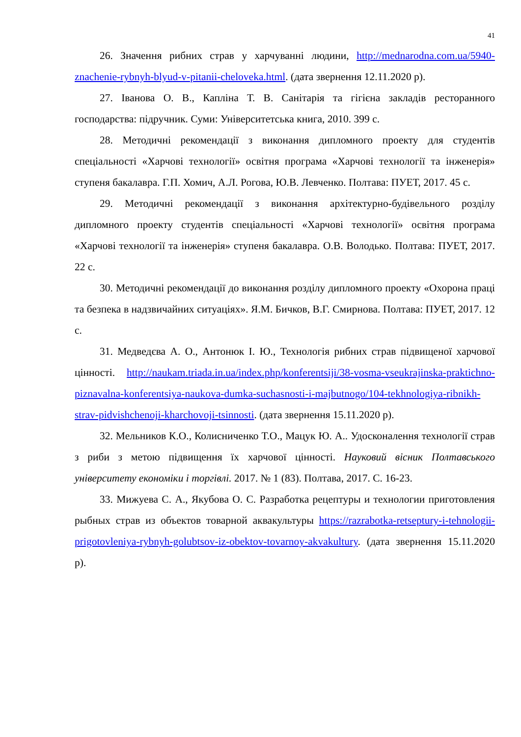41
26. Значення рибних страв у харчуванні людини, http://mednarodna.com.ua/5940-znachenie-rybnyh-blyud-v-pitanii-cheloveka.html. (дата звернення 12.11.2020 р).
27. Іванова О. В., Капліна Т. В. Санітарія та гігієна закладів ресторанного господарства: підручник. Суми: Університетська книга, 2010. 399 с.
28. Методичні рекомендації з виконання дипломного проекту для студентів спеціальності «Харчові технології» освітня програма «Харчові технології та інженерія» ступеня бакалавра. Г.П. Хомич, А.Л. Рогова, Ю.В. Левченко. Полтава: ПУЕТ, 2017. 45 с.
29. Методичні рекомендації з виконання архітектурно-будівельного розділу дипломного проекту студентів спеціальності «Харчові технології» освітня програма «Харчові технології та інженерія» ступеня бакалавра. О.В. Володько. Полтава: ПУЕТ, 2017. 22 с.
30. Методичні рекомендації до виконання розділу дипломного проекту «Охорона праці та безпека в надзвичайних ситуаціях». Я.М. Бичков, В.Г. Смирнова. Полтава: ПУЕТ, 2017. 12 с.
31. Медведєва А. О., Антонюк І. Ю., Технологія рибних страв підвищеної харчової цінності. http://naukam.triada.in.ua/index.php/konferentsiji/38-vosma-vseukrajinska-praktichno-piznavalna-konferentsiya-naukova-dumka-suchasnosti-i-majbutnogo/104-tekhnologiya-ribnikh-strav-pidvishchenoji-kharchovoji-tsinnosti. (дата звернення 15.11.2020 р).
32. Мельников К.О., Колисниченко Т.О., Мацук Ю. А.. Удосконалення технології страв з риби з метою підвищення їх харчової цінності. Науковий вісник Полтавського університету економіки і торгівлі. 2017. № 1 (83). Полтава, 2017. С. 16-23.
33. Мижуева С. А., Якубова О. С. Разработка рецептуры и технологии приготовления рыбных страв из объектов товарной аквакультуры https://razrabotka-retseptury-i-tehnologii-prigotovleniya-rybnyh-golubtsov-iz-obektov-tovarnoy-akvakultury. (дата звернення 15.11.2020 р).